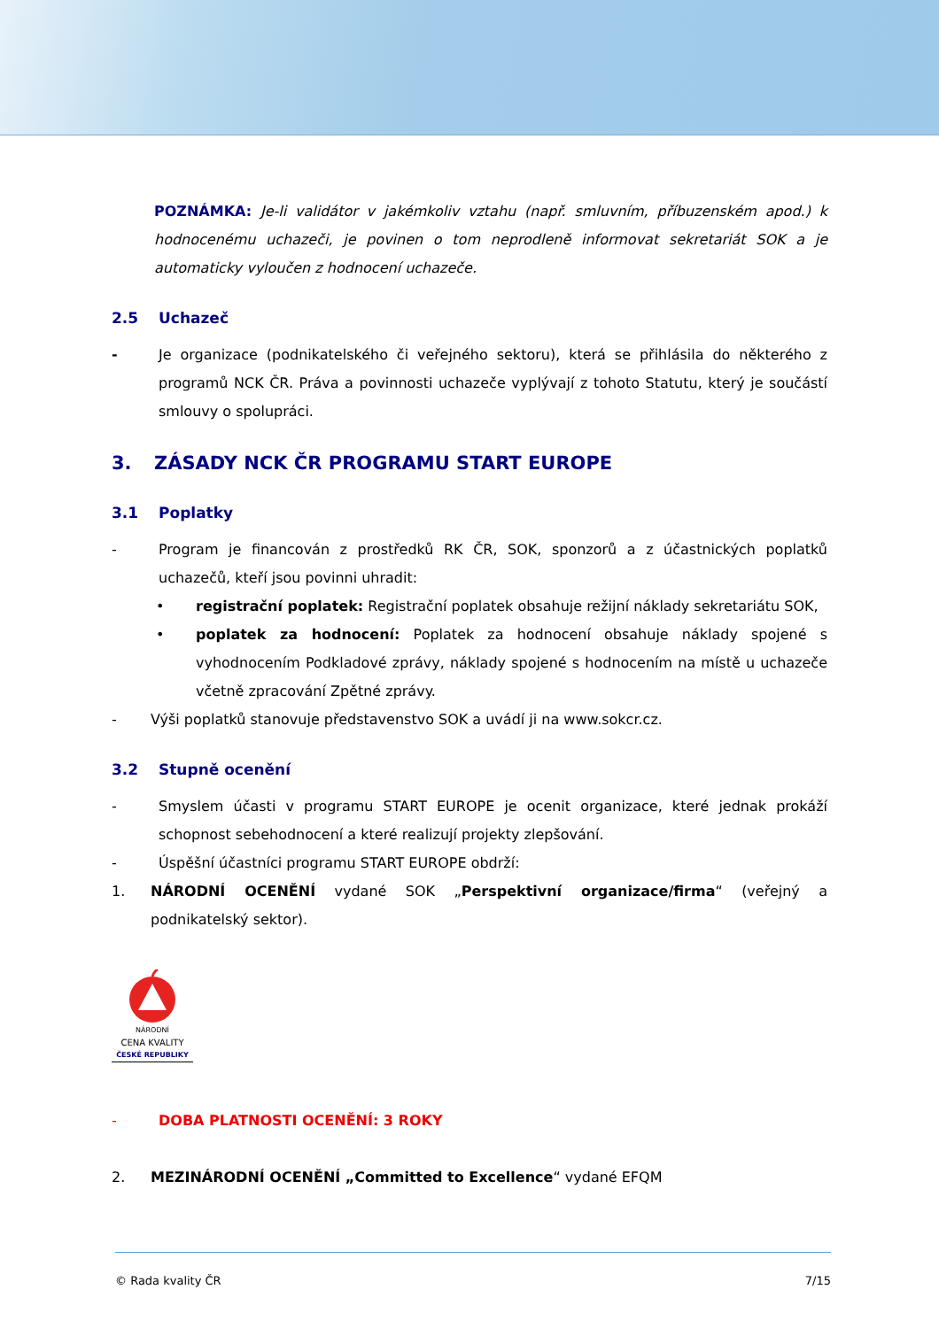POZNÁMKA: Je-li validátor v jakémkoliv vztahu (např. smluvním, příbuzenském apod.) k hodnocenému uchazeči, je povinen o tom neprodleně informovat sekretariát SOK a je automaticky vyloučen z hodnocení uchazeče.
2.5 Uchazeč
- Je organizace (podnikatelského či veřejného sektoru), která se přihlásila do některého z programů NCK ČR. Práva a povinnosti uchazeče vyplývají z tohoto Statutu, který je součástí smlouvy o spolupráci.
3. ZÁSADY NCK ČR PROGRAMU START EUROPE
3.1 Poplatky
- Program je financován z prostředků RK ČR, SOK, sponzorů a z účastnických poplatků uchazečů, kteří jsou povinni uhradit:
• registrační poplatek: Registrační poplatek obsahuje režijní náklady sekretariátu SOK,
• poplatek za hodnocení: Poplatek za hodnocení obsahuje náklady spojené s vyhodnocením Podkladové zprávy, náklady spojené s hodnocením na místě u uchazeče včetně zpracování Zpětné zprávy.
- Výši poplatků stanovuje představenstvo SOK a uvádí ji na www.sokcr.cz.
3.2 Stupně ocenění
- Smyslem účasti v programu START EUROPE je ocenit organizace, které jednak prokáží schopnost sebehodnocení a které realizují projekty zlepšování.
- Úspěšní účastníci programu START EUROPE obdrží:
1. NÁRODNÍ OCENĚNÍ vydané SOK „Perspektivní organizace/firma“ (veřejný a podnikatelský sektor).
NÁRODNÍ
CENA KVALITY
ČESKÉ REPUBLIKY
- DOBA PLATNOSTI OCENĚNÍ: 3 ROKY
2. MEZINÁRODNÍ OCENĚNÍ „Committed to Excellence“ vydané EFQM
© Rada kvality ČR 7/15